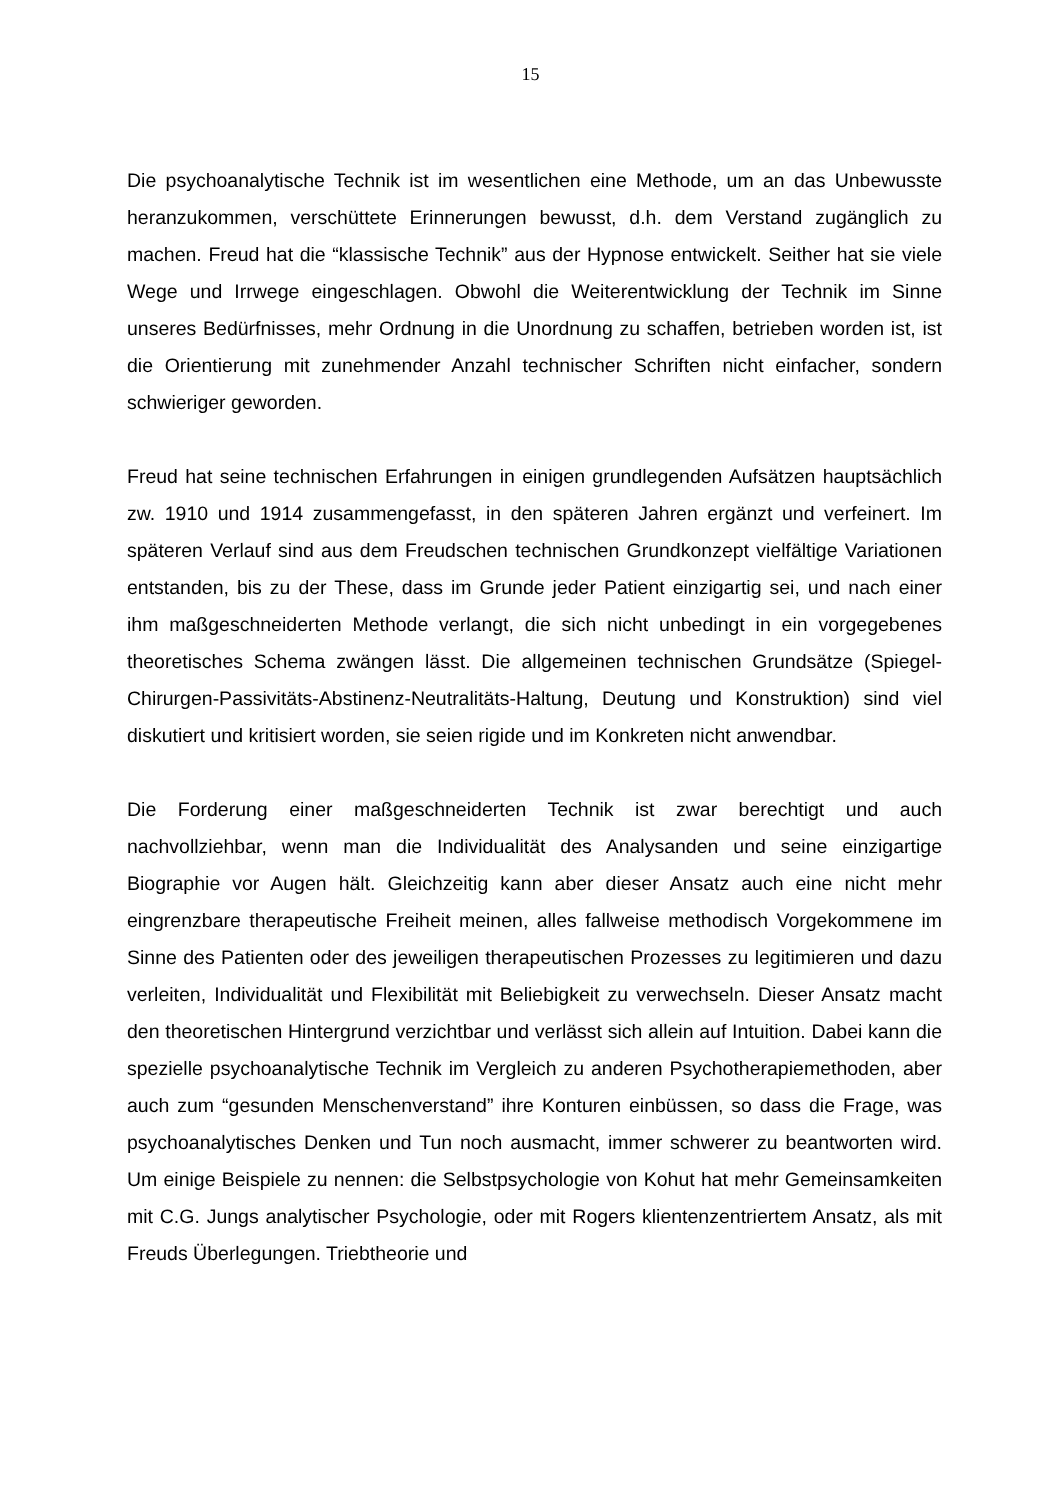15
Die psychoanalytische Technik ist im wesentlichen eine Methode, um an das Unbewusste heranzukommen, verschüttete Erinnerungen bewusst, d.h. dem Verstand zugänglich zu machen. Freud hat die “klassische Technik” aus der Hypnose entwickelt. Seither hat sie viele Wege und Irrwege eingeschlagen. Obwohl die Weiterentwicklung der Technik im Sinne unseres Bedürfnisses, mehr Ordnung in die Unordnung zu schaffen, betrieben worden ist, ist die Orientierung mit zunehmender Anzahl technischer Schriften nicht einfacher, sondern schwieriger geworden.
Freud hat seine technischen Erfahrungen in einigen grundlegenden Aufsätzen hauptsächlich zw. 1910 und 1914 zusammengefasst, in den späteren Jahren ergänzt und verfeinert. Im späteren Verlauf sind aus dem Freudschen technischen Grundkonzept vielfältige Variationen entstanden, bis zu der These, dass im Grunde jeder Patient einzigartig sei, und nach einer ihm maßgeschneiderten Methode verlangt, die sich nicht unbedingt in ein vorgegebenes theoretisches Schema zwängen lässt. Die allgemeinen technischen Grundsätze (Spiegel-Chirurgen-Passivitäts-Abstinenz-Neutralitäts-Haltung, Deutung und Konstruktion) sind viel diskutiert und kritisiert worden, sie seien rigide und im Konkreten nicht anwendbar.
Die Forderung einer maßgeschneiderten Technik ist zwar berechtigt und auch nachvollziehbar, wenn man die Individualität des Analysanden und seine einzigartige Biographie vor Augen hält. Gleichzeitig kann aber dieser Ansatz auch eine nicht mehr eingrenzbare therapeutische Freiheit meinen, alles fallweise methodisch Vorgekommene im Sinne des Patienten oder des jeweiligen therapeutischen Prozesses zu legitimieren und dazu verleiten, Individualität und Flexibilität mit Beliebigkeit zu verwechseln. Dieser Ansatz macht den theoretischen Hintergrund verzichtbar und verlässt sich allein auf Intuition. Dabei kann die spezielle psychoanalytische Technik im Vergleich zu anderen Psychotherapiemethoden, aber auch zum “gesunden Menschenverstand” ihre Konturen einbüssen, so dass die Frage, was psychoanalytisches Denken und Tun noch ausmacht, immer schwerer zu beantworten wird. Um einige Beispiele zu nennen: die Selbstpsychologie von Kohut hat mehr Gemeinsamkeiten mit C.G. Jungs analytischer Psychologie, oder mit Rogers klientenzentriertem Ansatz, als mit Freuds Überlegungen. Triebtheorie und